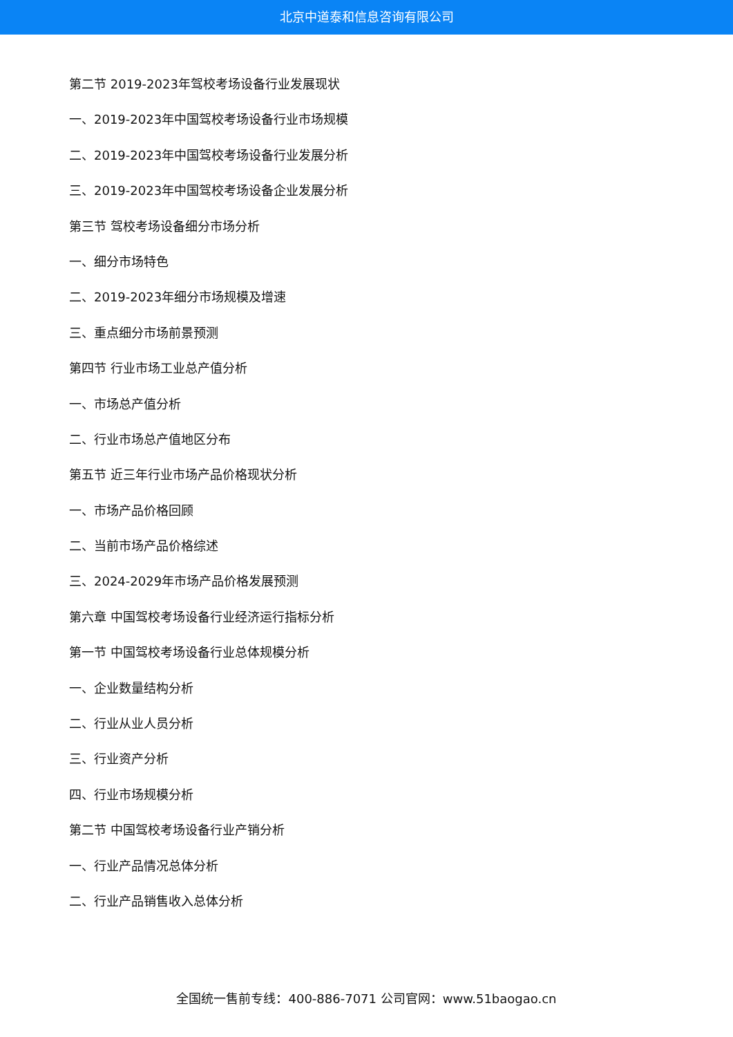北京中道泰和信息咨询有限公司
第二节 2019-2023年驾校考场设备行业发展现状
一、2019-2023年中国驾校考场设备行业市场规模
二、2019-2023年中国驾校考场设备行业发展分析
三、2019-2023年中国驾校考场设备企业发展分析
第三节 驾校考场设备细分市场分析
一、细分市场特色
二、2019-2023年细分市场规模及增速
三、重点细分市场前景预测
第四节 行业市场工业总产值分析
一、市场总产值分析
二、行业市场总产值地区分布
第五节 近三年行业市场产品价格现状分析
一、市场产品价格回顾
二、当前市场产品价格综述
三、2024-2029年市场产品价格发展预测
第六章 中国驾校考场设备行业经济运行指标分析
第一节 中国驾校考场设备行业总体规模分析
一、企业数量结构分析
二、行业从业人员分析
三、行业资产分析
四、行业市场规模分析
第二节 中国驾校考场设备行业产销分析
一、行业产品情况总体分析
二、行业产品销售收入总体分析
全国统一售前专线：400-886-7071 公司官网：www.51baogao.cn